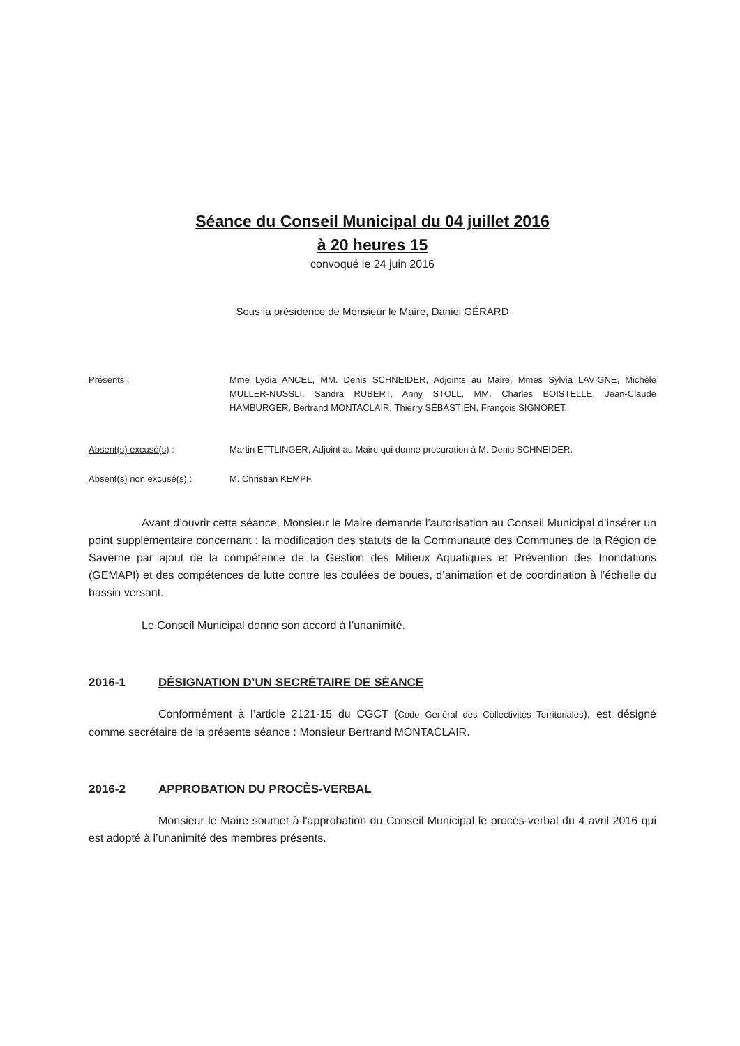Séance du Conseil Municipal du 04 juillet 2016
à 20 heures 15
convoqué le 24 juin 2016
Sous la présidence de Monsieur le Maire, Daniel GÉRARD
Présents : Mme Lydia ANCEL, MM. Denis SCHNEIDER, Adjoints au Maire, Mmes Sylvia LAVIGNE, Michèle MULLER-NUSSLI, Sandra RUBERT, Anny STOLL, MM. Charles BOISTELLE, Jean-Claude HAMBURGER, Bertrand MONTACLAIR, Thierry SÉBASTIEN, François SIGNORET.
Absent(s) excusé(s) : Martin ETTLINGER, Adjoint au Maire qui donne procuration à M. Denis SCHNEIDER.
Absent(s) non excusé(s) : M. Christian KEMPF.
Avant d’ouvrir cette séance, Monsieur le Maire demande l’autorisation au Conseil Municipal d’insérer un point supplémentaire concernant : la modification des statuts de la Communauté des Communes de la Région de Saverne par ajout de la compétence de la Gestion des Milieux Aquatiques et Prévention des Inondations (GEMAPI) et des compétences de lutte contre les coulées de boues, d’animation et de coordination à l’échelle du bassin versant.
Le Conseil Municipal donne son accord à l’unanimité.
2016-1 DÉSIGNATION D’UN SECRÉTAIRE DE SÉANCE
Conformément à l’article 2121-15 du CGCT (Code Général des Collectivités Territoriales), est désigné comme secrétaire de la présente séance : Monsieur Bertrand MONTACLAIR.
2016-2 APPROBATION DU PROCÈS-VERBAL
Monsieur le Maire soumet à l'approbation du Conseil Municipal le procès-verbal du 4 avril 2016 qui est adopté à l’unanimité des membres présents.